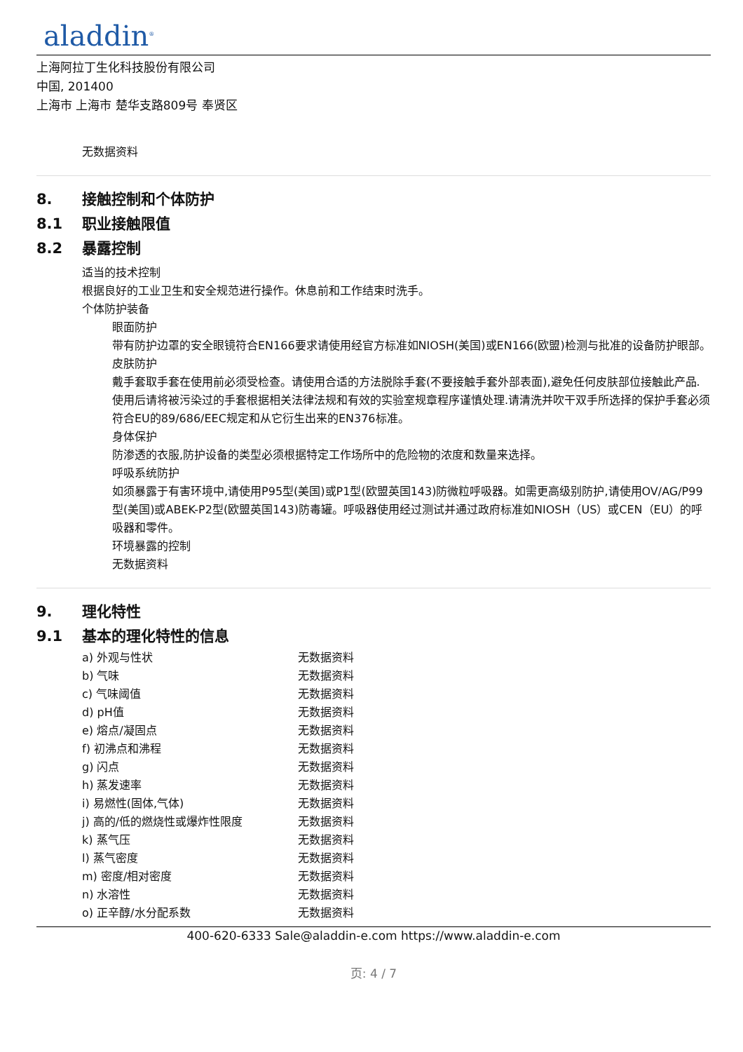aladdin<sup>®</sup>
上海阿拉丁生化科技股份有限公司
中国, 201400
上海市 上海市 楚华支路809号 奉贤区
无数据资料
8. 接触控制和个体防护
8.1 职业接触限值
8.2 暴露控制
适当的技术控制
根据良好的工业卫生和安全规范进行操作。休息前和工作结束时洗手。
个体防护装备
眼面防护
带有防护边罩的安全眼镜符合EN166要求请使用经官方标准如NIOSH(美国)或EN166(欧盟)检测与批准的设备防护眼部。
皮肤防护
戴手套取手套在使用前必须受检查。请使用合适的方法脱除手套(不要接触手套外部表面),避免任何皮肤部位接触此产品.使用后请将被污染过的手套根据相关法律法规和有效的实验室规章程序谨慎处理.请清洗并吹干双手所选择的保护手套必须符合EU的89/686/EEC规定和从它衍生出来的EN376标准。
身体保护
防渗透的衣服,防护设备的类型必须根据特定工作场所中的危险物的浓度和数量来选择。
呼吸系统防护
如须暴露于有害环境中,请使用P95型(美国)或P1型(欧盟英国143)防微粒呼吸器。如需更高级别防护,请使用OV/AG/P99型(美国)或ABEK-P2型(欧盟英国143)防毒罐。呼吸器使用经过测试并通过政府标准如NIOSH（US）或CEN（EU）的呼吸器和零件。
环境暴露的控制
无数据资料
9. 理化特性
9.1 基本的理化特性的信息
| a) 外观与性状 | 无数据资料 |
| b) 气味 | 无数据资料 |
| c) 气味阈值 | 无数据资料 |
| d) pH值 | 无数据资料 |
| e) 熔点/凝固点 | 无数据资料 |
| f) 初沸点和沸程 | 无数据资料 |
| g) 闪点 | 无数据资料 |
| h) 蒸发速率 | 无数据资料 |
| i) 易燃性(固体,气体) | 无数据资料 |
| j) 高的/低的燃烧性或爆炸性限度 | 无数据资料 |
| k) 蒸气压 | 无数据资料 |
| l) 蒸气密度 | 无数据资料 |
| m) 密度/相对密度 | 无数据资料 |
| n) 水溶性 | 无数据资料 |
| o) 正辛醇/水分配系数 | 无数据资料 |
400-620-6333 Sale@aladdin-e.com https://www.aladdin-e.com
页: 4 / 7